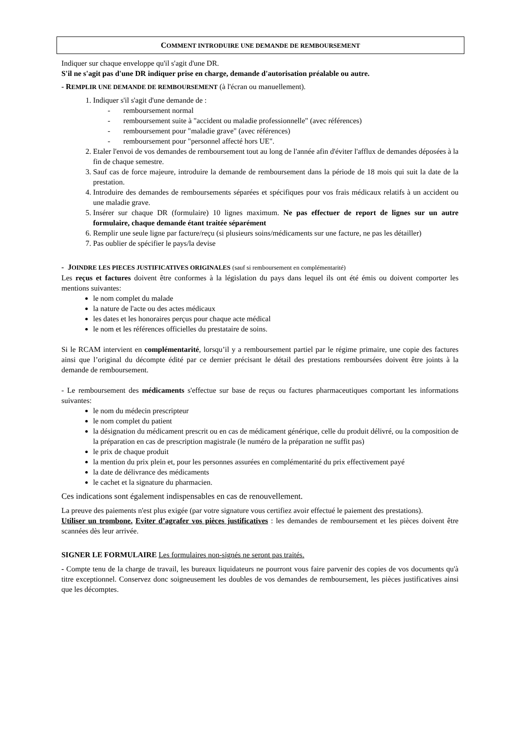COMMENT INTRODUIRE UNE DEMANDE DE REMBOURSEMENT
Indiquer sur chaque enveloppe qu'il s'agit d'une DR.
S'il ne s'agit pas d'une DR indiquer prise en charge, demande d'autorisation préalable ou autre.
- REMPLIR UNE DEMANDE DE REMBOURSEMENT (à l'écran ou manuellement).
1. Indiquer s'il s'agit d'une demande de :
- remboursement normal
- remboursement suite à "accident ou maladie professionnelle" (avec références)
- remboursement pour "maladie grave" (avec références)
- remboursement pour "personnel affecté hors UE".
2. Etaler l'envoi de vos demandes de remboursement tout au long de l'année afin d'éviter l'afflux de demandes déposées à la fin de chaque semestre.
3. Sauf cas de force majeure, introduire la demande de remboursement dans la période de 18 mois qui suit la date de la prestation.
4. Introduire des demandes de remboursements séparées et spécifiques pour vos frais médicaux relatifs à un accident ou une maladie grave.
5. Insérer sur chaque DR (formulaire) 10 lignes maximum. Ne pas effectuer de report de lignes sur un autre formulaire, chaque demande étant traitée séparément
6. Remplir une seule ligne par facture/reçu (si plusieurs soins/médicaments sur une facture, ne pas les détailler)
7. Pas oublier de spécifier le pays/la devise
- JOINDRE LES PIECES JUSTIFICATIVES ORIGINALES (sauf si remboursement en complémentarité)
Les reçus et factures doivent être conformes à la législation du pays dans lequel ils ont été émis ou doivent comporter les mentions suivantes:
le nom complet du malade
la nature de l'acte ou des actes médicaux
les dates et les honoraires perçus pour chaque acte médical
le nom et les références officielles du prestataire de soins.
Si le RCAM intervient en complémentarité, lorsqu’il y a remboursement partiel par le régime primaire, une copie des factures ainsi que l’original du décompte édité par ce dernier précisant le détail des prestations remboursées doivent être joints à la demande de remboursement.
- Le remboursement des médicaments s'effectue sur base de reçus ou factures pharmaceutiques comportant les informations suivantes:
le nom du médecin prescripteur
le nom complet du patient
la désignation du médicament prescrit ou en cas de médicament générique, celle du produit délivré, ou la composition de la préparation en cas de prescription magistrale (le numéro de la préparation ne suffit pas)
le prix de chaque produit
la mention du prix plein et, pour les personnes assurées en complémentarité du prix effectivement payé
la date de délivrance des médicaments
le cachet et la signature du pharmacien.
Ces indications sont également indispensables en cas de renouvellement.
La preuve des paiements n'est plus exigée (par votre signature vous certifiez avoir effectué le paiement des prestations).
Utiliser un trombone. Eviter d’agrafer vos pièces justificatives : les demandes de remboursement et les pièces doivent être scannées dès leur arrivée.
SIGNER LE FORMULAIRE Les formulaires non-signés ne seront pas traités.
- Compte tenu de la charge de travail, les bureaux liquidateurs ne pourront vous faire parvenir des copies de vos documents qu'à titre exceptionnel. Conservez donc soigneusement les doubles de vos demandes de remboursement, les pièces justificatives ainsi que les décomptes.